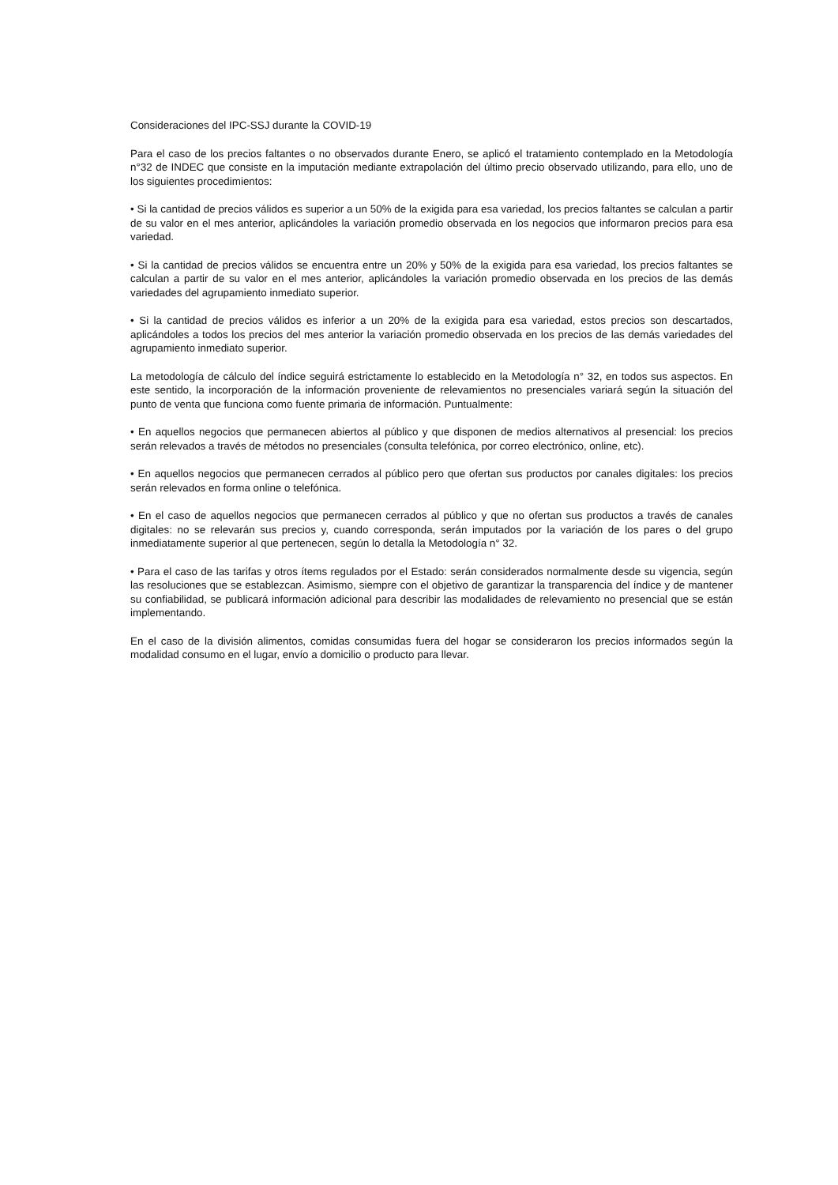Consideraciones del IPC-SSJ durante la COVID-19
Para el caso de los precios faltantes o no observados durante Enero, se aplicó el tratamiento contemplado en la Metodología n°32 de INDEC que consiste en la imputación mediante extrapolación del último precio observado utilizando, para ello, uno de los siguientes procedimientos:
• Si la cantidad de precios válidos es superior a un 50% de la exigida para esa variedad, los precios faltantes se calculan a partir de su valor en el mes anterior, aplicándoles la variación promedio observada en los negocios que informaron precios para esa variedad.
• Si la cantidad de precios válidos se encuentra entre un 20% y 50% de la exigida para esa variedad, los precios faltantes se calculan a partir de su valor en el mes anterior, aplicándoles la variación promedio observada en los precios de las demás variedades del agrupamiento inmediato superior.
• Si la cantidad de precios válidos es inferior a un 20% de la exigida para esa variedad, estos precios son descartados, aplicándoles a todos los precios del mes anterior la variación promedio observada en los precios de las demás variedades del agrupamiento inmediato superior.
La metodología de cálculo del índice seguirá estrictamente lo establecido en la Metodología n° 32, en todos sus aspectos. En este sentido, la incorporación de la información proveniente de relevamientos no presenciales variará según la situación del punto de venta que funciona como fuente primaria de información. Puntualmente:
• En aquellos negocios que permanecen abiertos al público y que disponen de medios alternativos al presencial: los precios serán relevados a través de métodos no presenciales (consulta telefónica, por correo electrónico, online, etc).
• En aquellos negocios que permanecen cerrados al público pero que ofertan sus productos por canales digitales: los precios serán relevados en forma online o telefónica.
• En el caso de aquellos negocios que permanecen cerrados al público y que no ofertan sus productos a través de canales digitales: no se relevarán sus precios y, cuando corresponda, serán imputados por la variación de los pares o del grupo inmediatamente superior al que pertenecen, según lo detalla la Metodología n° 32.
• Para el caso de las tarifas y otros ítems regulados por el Estado: serán considerados normalmente desde su vigencia, según las resoluciones que se establezcan. Asimismo, siempre con el objetivo de garantizar la transparencia del índice y de mantener su confiabilidad, se publicará información adicional para describir las modalidades de relevamiento no presencial que se están implementando.
En el caso de la división alimentos, comidas consumidas fuera del hogar se consideraron los precios informados según la modalidad consumo en el lugar, envío a domicilio o producto para llevar.